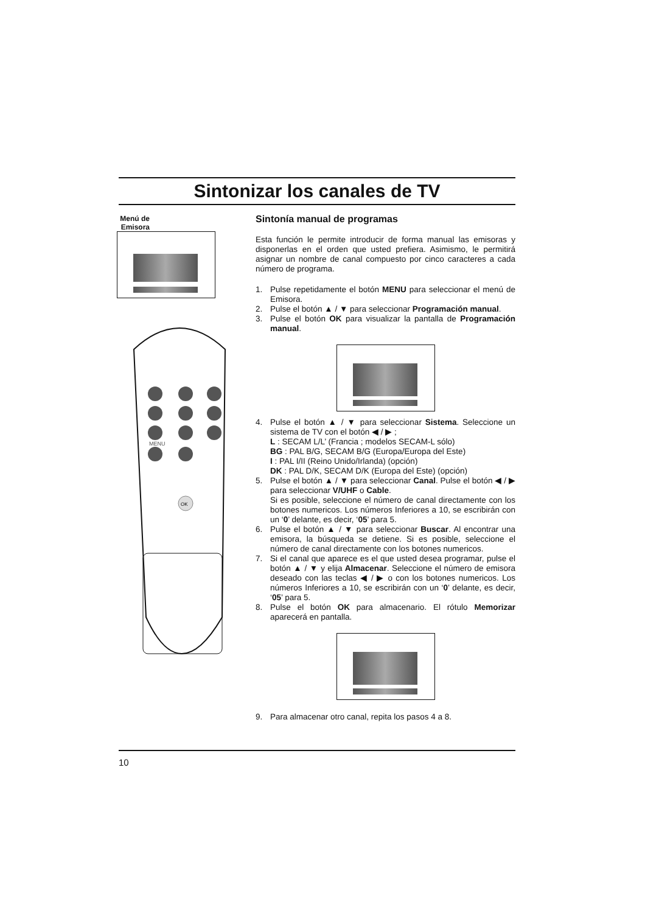Sintonizar los canales de TV
Menú de Emisora
MENU
OK
Sintonía manual de programas
Esta función le permite introducir de forma manual las emisoras y disponerlas en el orden que usted prefiera. Asimismo, le permitirá asignar un nombre de canal compuesto por cinco caracteres a cada número de programa.
1. Pulse repetidamente el botón MENU para seleccionar el menú de Emisora.
2. Pulse el botón ▲ / ▼ para seleccionar Programación manual.
3. Pulse el botón OK para visualizar la pantalla de Programación manual.
4. Pulse el botón ▲ / ▼ para seleccionar Sistema. Seleccione un sistema de TV con el botón ◀ / ▶ ;
L : SECAM L/L’ (Francia ; modelos SECAM-L sólo)
BG : PAL B/G, SECAM B/G (Europa/Europa del Este)
I : PAL I/II (Reino Unido/Irlanda) (opción)
DK : PAL D/K, SECAM D/K (Europa del Este) (opción)
5. Pulse el botón ▲ / ▼ para seleccionar Canal. Pulse el botón ◀ / ▶ para seleccionar V/UHF o Cable.
Si es posible, seleccione el número de canal directamente con los botones numericos. Los números Inferiores a 10, se escribirán con un ‘0’ delante, es decir, ‘05’ para 5.
6. Pulse el botón ▲ / ▼ para seleccionar Buscar. Al encontrar una emisora, la búsqueda se detiene. Si es posible, seleccione el número de canal directamente con los botones numericos.
7. Si el canal que aparece es el que usted desea programar, pulse el botón ▲ / ▼ y elija Almacenar. Seleccione el número de emisora deseado con las teclas ◀ / ▶ o con los botones numericos. Los números Inferiores a 10, se escribirán con un ‘0’ delante, es decir, ‘05’ para 5.
8. Pulse el botón OK para almacenario. El rótulo Memorizar aparecerá en pantalla.
9. Para almacenar otro canal, repita los pasos 4 a 8.
10